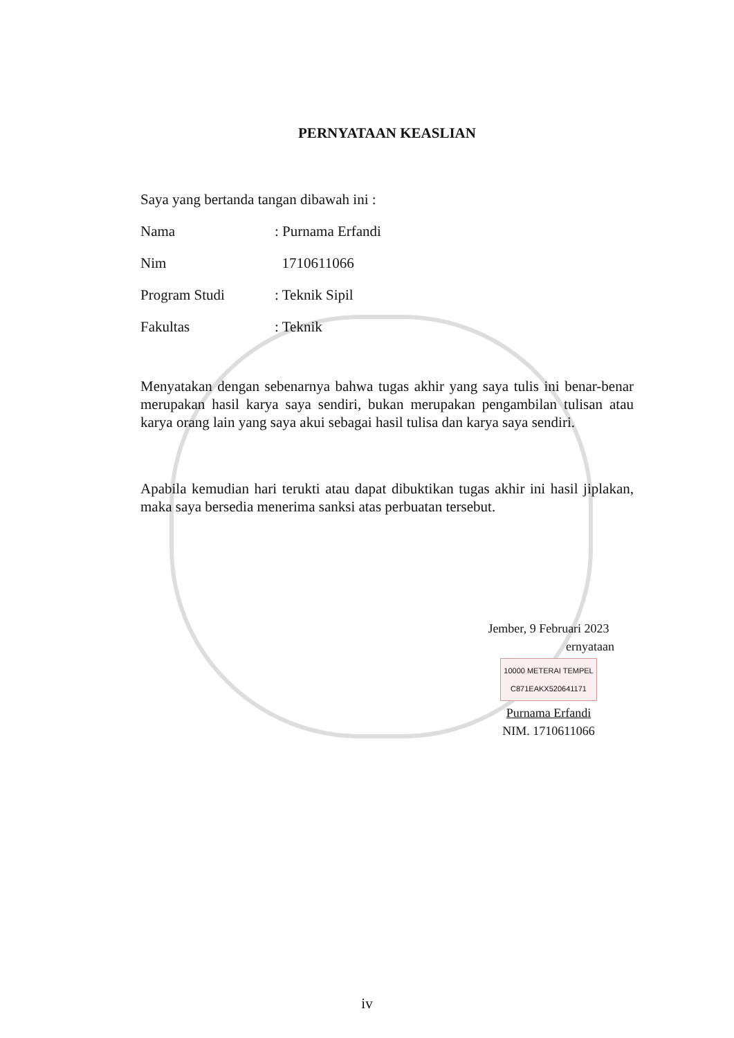PERNYATAAN KEASLIAN
Saya yang bertanda tangan dibawah ini :
Nama: Purnama Erfandi
Nim 1710611066
Program Studi: Teknik Sipil
Fakultas: Teknik
Menyatakan dengan sebenarnya bahwa tugas akhir yang saya tulis ini benar-benar merupakan hasil karya saya sendiri, bukan merupakan pengambilan tulisan atau karya orang lain yang saya akui sebagai hasil tulisa dan karya saya sendiri.
Apabila kemudian hari terukti atau dapat dibuktikan tugas akhir ini hasil jiplakan, maka saya bersedia menerima sanksi atas perbuatan tersebut.
Jember, 9 Februari 2023
ernyataan
10000 METERAI TEMPEL
C871EAKX520641171
Purnama Erfandi
NIM. 1710611066
iv